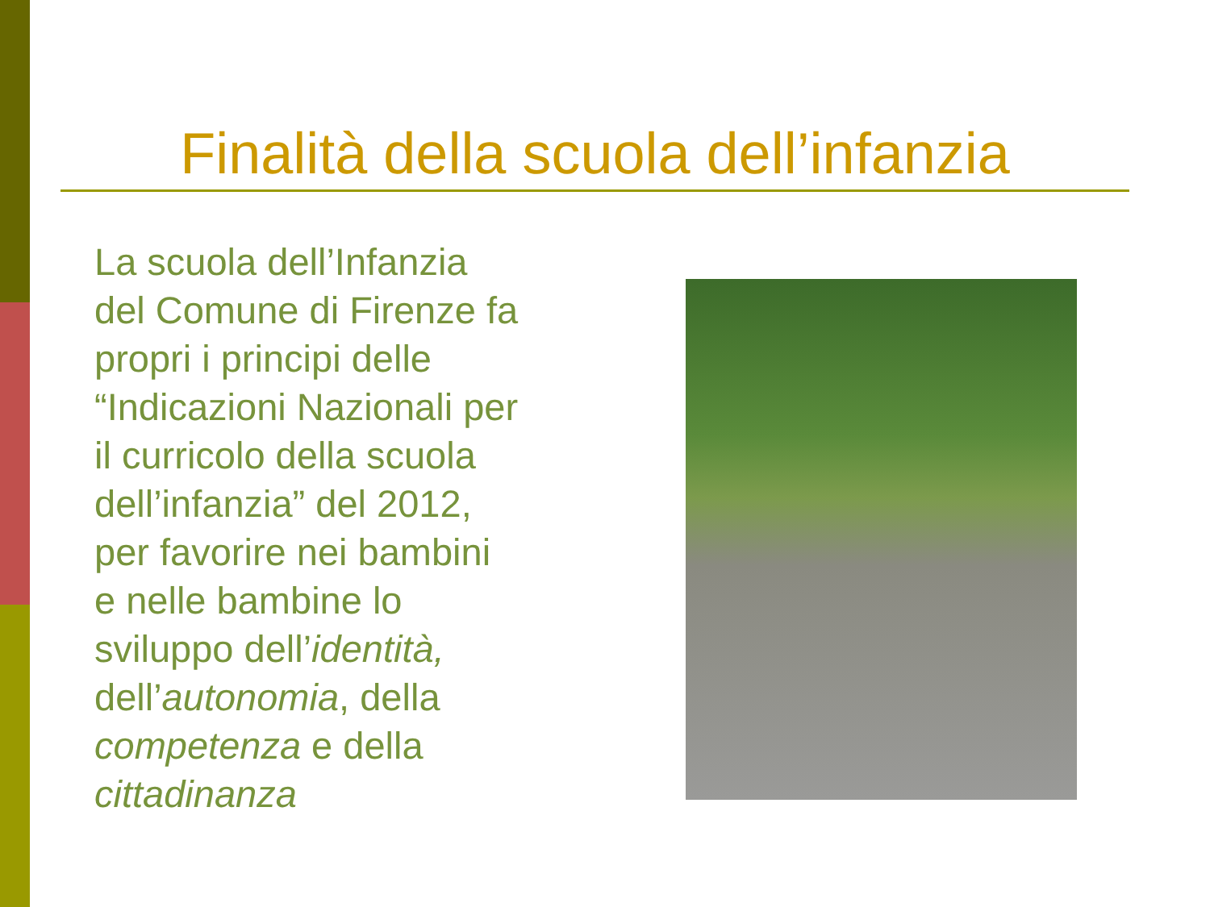Finalità della scuola dell’infanzia
La scuola dell’Infanzia
del Comune di Firenze fa
propri i principi delle
“Indicazioni Nazionali per
il curricolo della scuola
dell’infanzia” del 2012,
per favorire nei bambini
e nelle bambine lo
sviluppo dell’identità,
dell’autonomia, della
competenza e della
cittadinanza